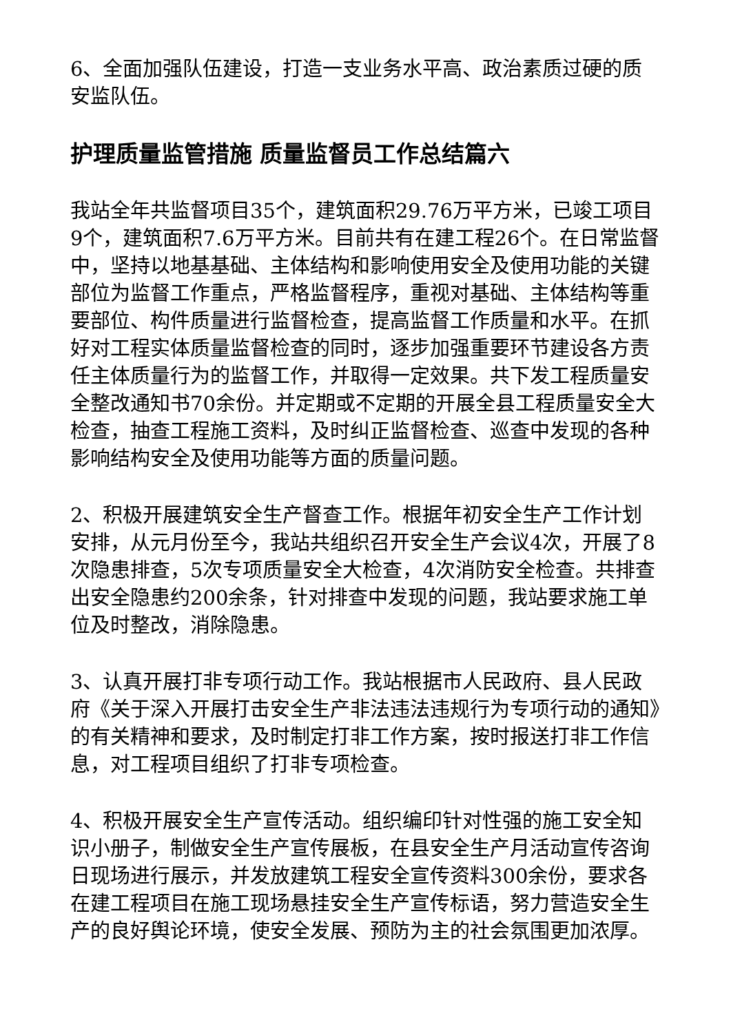6、全面加强队伍建设，打造一支业务水平高、政治素质过硬的质安监队伍。
护理质量监管措施 质量监督员工作总结篇六
我站全年共监督项目35个，建筑面积29.76万平方米，已竣工项目9个，建筑面积7.6万平方米。目前共有在建工程26个。在日常监督中，坚持以地基基础、主体结构和影响使用安全及使用功能的关键部位为监督工作重点，严格监督程序，重视对基础、主体结构等重要部位、构件质量进行监督检查，提高监督工作质量和水平。在抓好对工程实体质量监督检查的同时，逐步加强重要环节建设各方责任主体质量行为的监督工作，并取得一定效果。共下发工程质量安全整改通知书70余份。并定期或不定期的开展全县工程质量安全大检查，抽查工程施工资料，及时纠正监督检查、巡查中发现的各种影响结构安全及使用功能等方面的质量问题。
2、积极开展建筑安全生产督查工作。根据年初安全生产工作计划安排，从元月份至今，我站共组织召开安全生产会议4次，开展了8次隐患排查，5次专项质量安全大检查，4次消防安全检查。共排查出安全隐患约200余条，针对排查中发现的问题，我站要求施工单位及时整改，消除隐患。
3、认真开展打非专项行动工作。我站根据市人民政府、县人民政府《关于深入开展打击安全生产非法违法违规行为专项行动的通知》的有关精神和要求，及时制定打非工作方案，按时报送打非工作信息，对工程项目组织了打非专项检查。
4、积极开展安全生产宣传活动。组织编印针对性强的施工安全知识小册子，制做安全生产宣传展板，在县安全生产月活动宣传咨询日现场进行展示，并发放建筑工程安全宣传资料300余份，要求各在建工程项目在施工现场悬挂安全生产宣传标语，努力营造安全生产的良好舆论环境，使安全发展、预防为主的社会氛围更加浓厚。